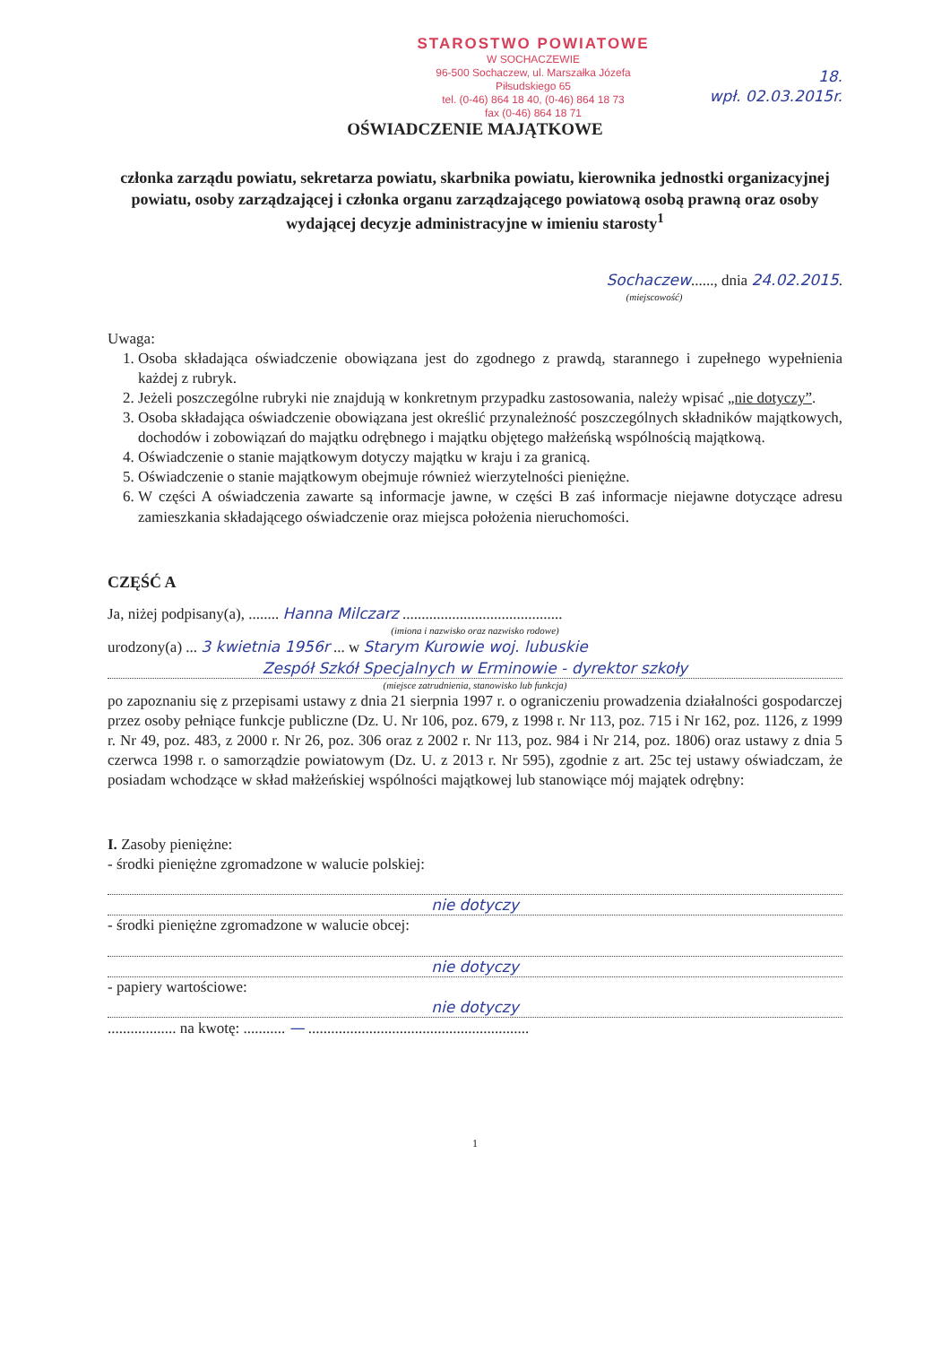STAROSTWO POWIATOWE
W SOCHACZEWIE
96-500 Sochaczew, ul. Marszałka Józefa Piłsudskiego 65
tel. (0-46) 864 18 40, (0-46) 864 18 73
fax (0-46) 864 18 71
18.
wpł. 02.03.2015r.
OŚWIADCZENIE MAJĄTKOWE
członka zarządu powiatu, sekretarza powiatu, skarbnika powiatu, kierownika jednostki organizacyjnej powiatu, osoby zarządzającej i członka organu zarządzającego powiatową osobą prawną oraz osoby wydającej decyzje administracyjne w imieniu starosty<sup>1</sup>
Sochaczew......, dnia 24.02.2015.
(miejscowość)
Uwaga:
1. Osoba składająca oświadczenie obowiązana jest do zgodnego z prawdą, starannego i zupełnego wypełnienia każdej z rubryk.
2. Jeżeli poszczególne rubryki nie znajdują w konkretnym przypadku zastosowania, należy wpisać „nie dotyczy”.
3. Osoba składająca oświadczenie obowiązana jest określić przynależność poszczególnych składników majątkowych, dochodów i zobowiązań do majątku odrębnego i majątku objętego małżeńską wspólnością majątkową.
4. Oświadczenie o stanie majątkowym dotyczy majątku w kraju i za granicą.
5. Oświadczenie o stanie majątkowym obejmuje również wierzytelności pieniężne.
6. W części A oświadczenia zawarte są informacje jawne, w części B zaś informacje niejawne dotyczące adresu zamieszkania składającego oświadczenie oraz miejsca położenia nieruchomości.
CZĘŚĆ A
Ja, niżej podpisany(a), ........ Hanna Milczarz ..........................................
(imiona i nazwisko oraz nazwisko rodowe)
urodzony(a) ... 3 kwietnia 1956r ... w Starym Kurowie woj. lubuskie
Zespół Szkół Specjalnych w Erminowie - dyrektor szkoły
(miejsce zatrudnienia, stanowisko lub funkcja)
po zapoznaniu się z przepisami ustawy z dnia 21 sierpnia 1997 r. o ograniczeniu prowadzenia działalności gospodarczej przez osoby pełniące funkcje publiczne (Dz. U. Nr 106, poz. 679, z 1998 r. Nr 113, poz. 715 i Nr 162, poz. 1126, z 1999 r. Nr 49, poz. 483, z 2000 r. Nr 26, poz. 306 oraz z 2002 r. Nr 113, poz. 984 i Nr 214, poz. 1806) oraz ustawy z dnia 5 czerwca 1998 r. o samorządzie powiatowym (Dz. U. z 2013 r. Nr 595), zgodnie z art. 25c tej ustawy oświadczam, że posiadam wchodzące w skład małżeńskiej wspólności majątkowej lub stanowiące mój majątek odrębny:
I. Zasoby pieniężne:
- środki pieniężne zgromadzone w walucie polskiej:
nie dotyczy
- środki pieniężne zgromadzone w walucie obcej:
nie dotyczy
- papiery wartościowe:
nie dotyczy
.................. na kwotę: ........... — ..........................................................
1